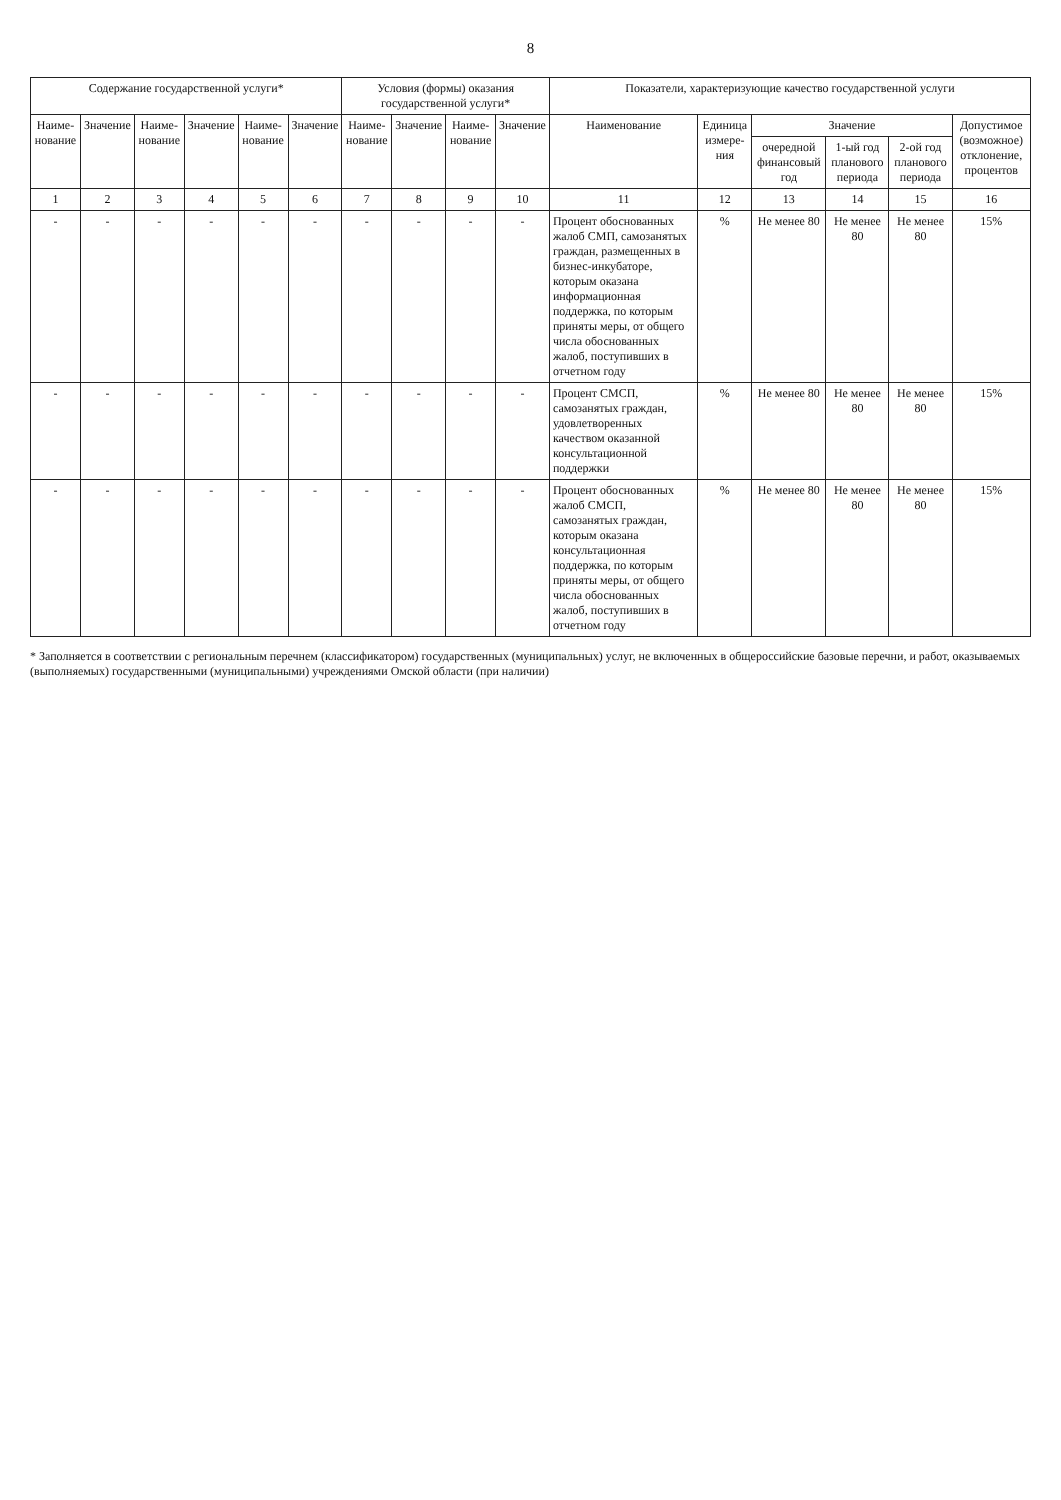8
| Содержание государственной услуги* | | | | | | Условия (формы) оказания государственной услуги* | | | | Показатели, характеризующие качество государственной услуги | | | | | |
| --- | --- | --- | --- | --- | --- | --- | --- | --- | --- | --- | --- | --- | --- | --- | --- |
| Наиме-нование | Значение | Наиме-нование | Значение | Наиме-нование | Значение | Наиме-нование | Значение | Наиме-нование | Значение | Наименование | Единица измере-ния | Значение | | | Допустимое (возможное) отклонение, процентов |
| | | | | | | | | | | | | очередной финансовый год | 1-ый год планового периода | 2-ой год планового периода | |
| 1 | 2 | 3 | 4 | 5 | 6 | 7 | 8 | 9 | 10 | 11 | 12 | 13 | 14 | 15 | 16 |
| - | - | - | - | - | - | - | - | - | - | Процент обоснованных жалоб СМП, самозанятых граждан, размещенных в бизнес-инкубаторе, которым оказана информационная поддержка, по которым приняты меры, от общего числа обоснованных жалоб, поступивших в отчетном году | % | Не менее 80 | Не менее 80 | Не менее 80 | 15% |
| - | - | - | - | - | - | - | - | - | - | Процент СМСП, самозанятых граждан, удовлетворенных качеством оказанной консультационной поддержки | % | Не менее 80 | Не менее 80 | Не менее 80 | 15% |
| - | - | - | - | - | - | - | - | - | - | Процент обоснованных жалоб СМСП, самозанятых граждан, которым оказана консультационная поддержка, по которым приняты меры, от общего числа обоснованных жалоб, поступивших в отчетном году | % | Не менее 80 | Не менее 80 | Не менее 80 | 15% |
* Заполняется в соответствии с региональным перечнем (классификатором) государственных (муниципальных) услуг, не включенных в общероссийские базовые перечни, и работ, оказываемых (выполняемых) государственными (муниципальными) учреждениями Омской области (при наличии)